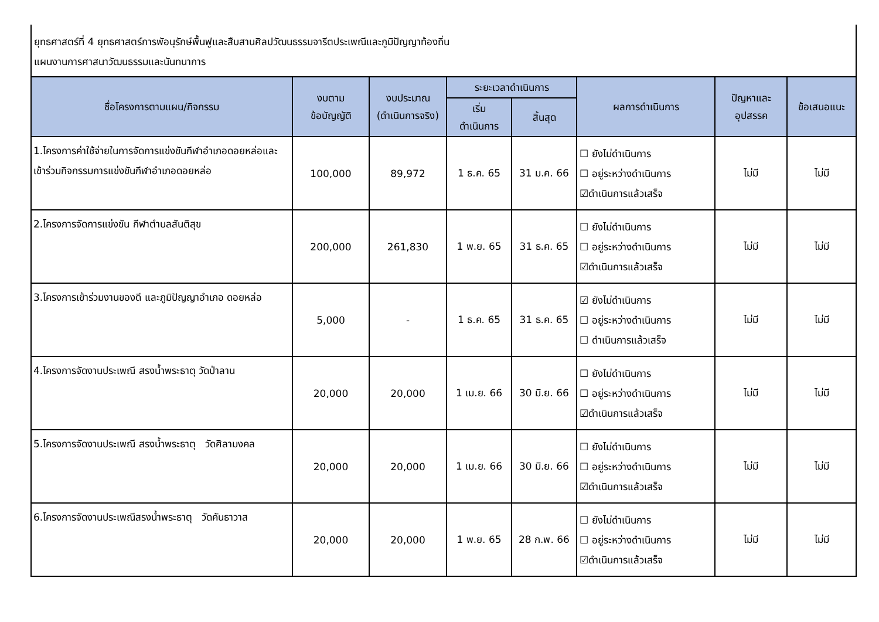ยุทธศาสตร์ที่ 4 ยุทธศาสตร์การพัอนุรักษ์พื้นฟูและสืบสานศิลปวัฒนธรรมจารีตประเพณีและภูมิปัญญาท้องถิ่น
แผนงานการศาสนาวัฒนธรรมและนันทนาการ
| ชื่อโครงการตามแผน/กิจกรรม | งบตาม ข้อบัญญัติ | งบประมาณ (ดำเนินการจริง) | ระยะเวลาดำเนินการ | | ผลการดำเนินการ | ปัญหาและ อุปสรรค | ข้อเสนอแนะ |
| --- | --- | --- | --- | --- | --- | --- | --- |
| | | | เริ่ม ดำเนินการ | สิ้นสุด | | | |
| 1.โครงการค่าใช้จ่ายในการจัดการแข่งขันกีฬาอำเภอดอยหล่อและเข้าร่วมกิจกรรมการแข่งขันกีฬาอำเภอดอยหล่อ | 100,000 | 89,972 | 1 ธ.ค. 65 | 31 ม.ค. 66 | ☐ ยังไม่ดำเนินการ ☐ อยู่ระหว่างดำเนินการ ☑ดำเนินการแล้วเสร็จ | ไม่มี | ไม่มี |
| 2.โครงการจัดการแข่งขัน กีฬาตำบลสันติสุข | 200,000 | 261,830 | 1 พ.ย. 65 | 31 ธ.ค. 65 | ☐ ยังไม่ดำเนินการ ☐ อยู่ระหว่างดำเนินการ ☑ดำเนินการแล้วเสร็จ | ไม่มี | ไม่มี |
| 3.โครงการเข้าร่วมงานของดี และภูมิปัญญาอำเภอ ดอยหล่อ | 5,000 | - | 1 ธ.ค. 65 | 31 ธ.ค. 65 | ☑ ยังไม่ดำเนินการ ☐ อยู่ระหว่างดำเนินการ ☐ ดำเนินการแล้วเสร็จ | ไม่มี | ไม่มี |
| 4.โครงการจัดงานประเพณี สรงน้ำพระธาตุ วัดป่าลาน | 20,000 | 20,000 | 1 เม.ย. 66 | 30 มิ.ย. 66 | ☐ ยังไม่ดำเนินการ ☐ อยู่ระหว่างดำเนินการ ☑ดำเนินการแล้วเสร็จ | ไม่มี | ไม่มี |
| 5.โครงการจัดงานประเพณี สรงน้ำพระธาตุ วัดศิลามงคล | 20,000 | 20,000 | 1 เม.ย. 66 | 30 มิ.ย. 66 | ☐ ยังไม่ดำเนินการ ☐ อยู่ระหว่างดำเนินการ ☑ดำเนินการแล้วเสร็จ | ไม่มี | ไม่มี |
| 6.โครงการจัดงานประเพณีสรงน้ำพระธาตุ วัดคันธาวาส | 20,000 | 20,000 | 1 พ.ย. 65 | 28 ก.พ. 66 | ☐ ยังไม่ดำเนินการ ☐ อยู่ระหว่างดำเนินการ ☑ดำเนินการแล้วเสร็จ | ไม่มี | ไม่มี |